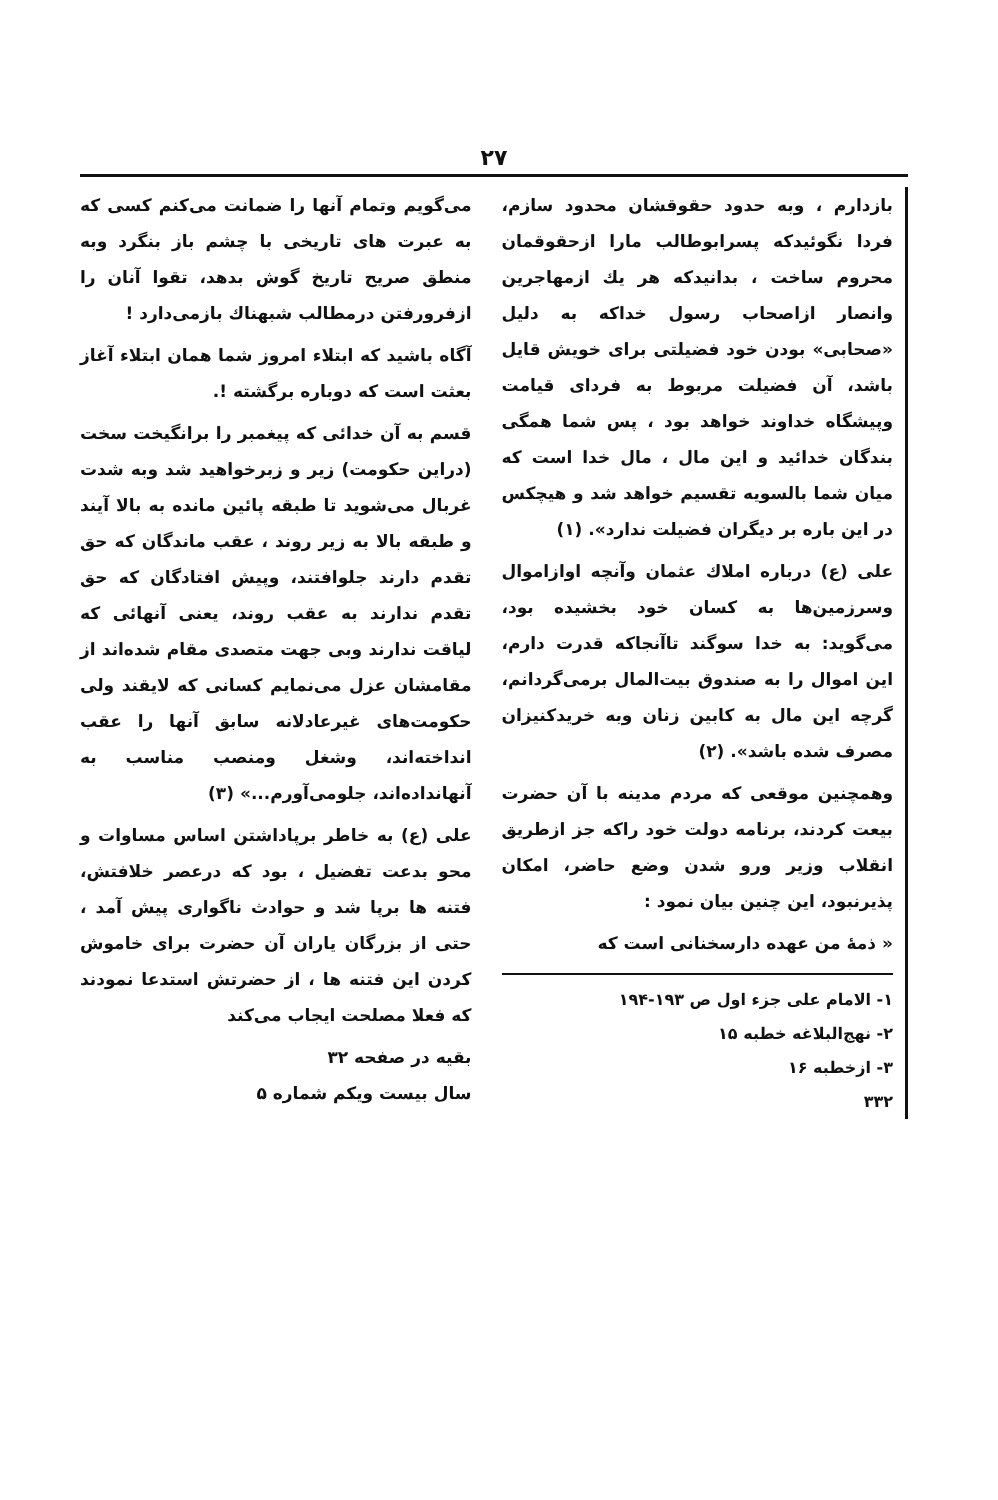۲۷
بازدارم ، وبه حدود حقوقشان محدود سازم، فردا نگوئیدکه پسرابوطالب مارا ازحقوقمان محروم ساخت ، بدانیدکه هر یك ازمهاجرین وانصار ازاصحاب رسول خداکه به دلیل «صحابی» بودن خود فضیلتی برای خویش قایل باشد، آن فضیلت مربوط به فردای قیامت وپیشگاه خداوند خواهد بود ، پس شما همگی بندگان خدائید و این مال ، مال خدا است که میان شما بالسویه تقسیم خواهد شد و هیچکس در این باره بر دیگران فضیلت ندارد». (۱)
علی (ع) درباره املاك عثمان وآنچه اوازاموال وسرزمین‌ها به کسان خود بخشیده بود، می‌گوید: به خدا سوگند تاآنجاکه قدرت دارم، این اموال را به صندوق بیت‌المال برمی‌گردانم، گرچه این مال به کابین زنان وبه خریدکنیزان مصرف شده باشد». (۲)
وهمچنین موقعی که مردم مدینه با آن حضرت بیعت کردند، برنامه دولت خود راکه جز ازطریق انقلاب وزیر ورو شدن وضع حاضر، امکان پذیرنبود، این چنین بیان نمود :
« ذمهٔ من عهده دارسخنانی است که
۱- الامام علی جزء اول ص ۱۹۳-۱۹۴
۲- نهج‌البلاغه خطبه ۱۵
۳- ازخطبه ۱۶
۳۳۲
می‌گویم وتمام آنها را ضمانت می‌کنم کسی که به عبرت های تاریخی با چشم باز بنگرد وبه منطق صریح تاریخ گوش بدهد، تقوا آنان را ازفرورفتن درمطالب شبهناك بازمی‌دارد !
آگاه باشید که ابتلاء امروز شما همان ابتلاء آغاز بعثت است که دوباره برگشته !.
قسم به آن خدائی که پیغمبر را برانگیخت سخت (دراین حکومت) زیر و زبرخواهید شد وبه شدت غربال می‌شوید تا طبقه پائین مانده به بالا آیند و طبقه بالا به زیر روند ، عقب ماندگان که حق تقدم دارند جلوافتند، وپیش افتادگان که حق تقدم ندارند به عقب روند، یعنی آنهائی که لیاقت ندارند وبی جهت متصدی مقام شده‌اند از مقامشان عزل می‌نمایم کسانی که لایقند ولی حکومت‌های غیرعادلانه سابق آنها را عقب انداخته‌اند، وشغل ومنصب مناسب به آنهانداده‌اند، جلومی‌آورم...» (۳)
علی (ع) به خاطر برپاداشتن اساس مساوات و محو بدعت تفضیل ، بود که درعصر خلافتش، فتنه ها برپا شد و حوادث ناگواری پیش آمد ، حتی از بزرگان یاران آن حضرت برای خاموش کردن این فتنه ها ، از حضرتش استدعا نمودند که فعلا مصلحت ایجاب می‌کند
بقیه در صفحه ۳۲
سال بیست ویکم شماره ۵